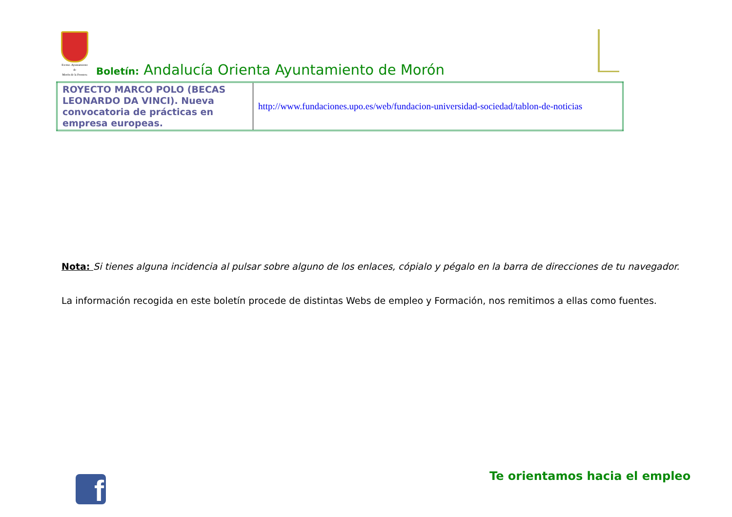Excmo. Ayuntamiento de
Morón de la Frontera
Boletín: Andalucía Orienta Ayuntamiento de Morón
| ROYECTO MARCO POLO (BECAS LEONARDO DA VINCI). Nueva convocatoria de prácticas en empresa europeas. | http://www.fundaciones.upo.es/web/fundacion-universidad-sociedad/tablon-de-noticias |
Nota: Si tienes alguna incidencia al pulsar sobre alguno de los enlaces, cópialo y pégalo en la barra de direcciones de tu navegador.
La información recogida en este boletín procede de distintas Webs de empleo y Formación, nos remitimos a ellas como fuentes.
f Te orientamos hacia el empleo